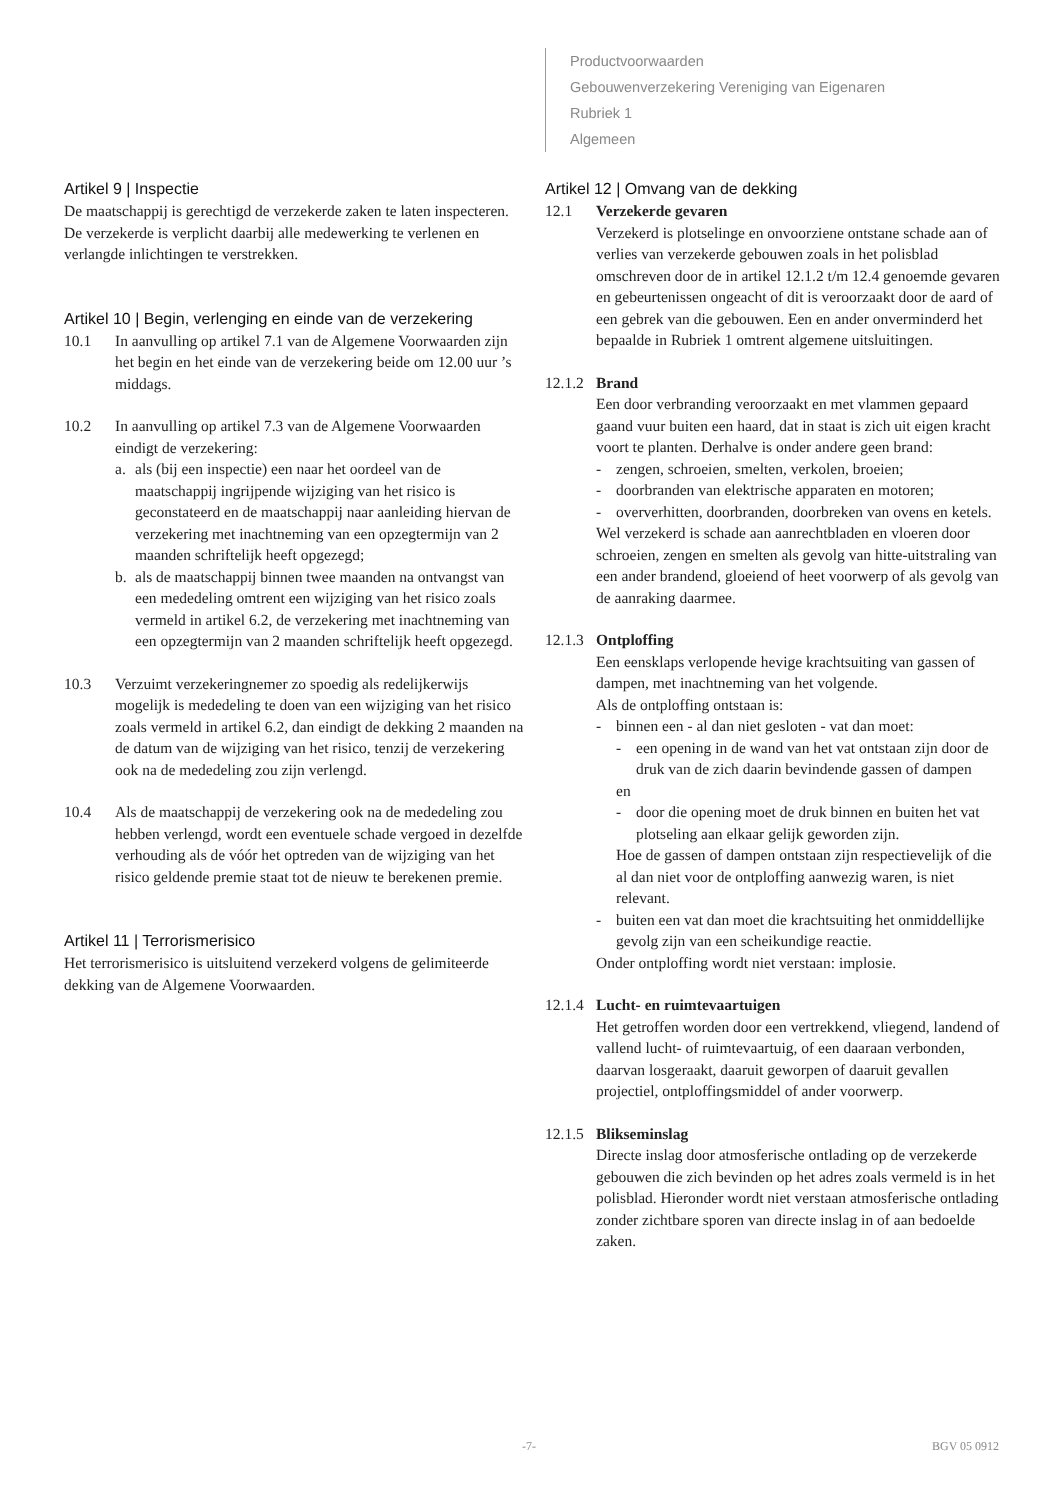Productvoorwaarden
Gebouwenverzekering Vereniging van Eigenaren
Rubriek 1
Algemeen
Artikel 9 | Inspectie
De maatschappij is gerechtigd de verzekerde zaken te laten inspecteren. De verzekerde is verplicht daarbij alle medewerking te verlenen en verlangde inlichtingen te verstrekken.
Artikel 10 | Begin, verlenging en einde van de verzekering
10.1 In aanvulling op artikel 7.1 van de Algemene Voorwaarden zijn het begin en het einde van de verzekering beide om 12.00 uur ’s middags.
10.2 In aanvulling op artikel 7.3 van de Algemene Voorwaarden eindigt de verzekering:
a. als (bij een inspectie) een naar het oordeel van de maatschappij ingrijpende wijziging van het risico is geconstateerd en de maatschappij naar aanleiding hiervan de verzekering met inachtneming van een opzegtermijn van 2 maanden schriftelijk heeft opgezegd;
b. als de maatschappij binnen twee maanden na ontvangst van een mededeling omtrent een wijziging van het risico zoals vermeld in artikel 6.2, de verzekering met inachtneming van een opzegtermijn van 2 maanden schriftelijk heeft opgezegd.
10.3 Verzuimt verzekeringnemer zo spoedig als redelijkerwijs mogelijk is mededeling te doen van een wijziging van het risico zoals vermeld in artikel 6.2, dan eindigt de dekking 2 maanden na de datum van de wijziging van het risico, tenzij de verzekering ook na de mededeling zou zijn verlengd.
10.4 Als de maatschappij de verzekering ook na de mededeling zou hebben verlengd, wordt een eventuele schade vergoed in dezelfde verhouding als de vóór het optreden van de wijziging van het risico geldende premie staat tot de nieuw te berekenen premie.
Artikel 11 | Terrorismerisico
Het terrorismerisico is uitsluitend verzekerd volgens de gelimiteerde dekking van de Algemene Voorwaarden.
Artikel 12 | Omvang van de dekking
12.1 Verzekerde gevaren
Verzekerd is plotselinge en onvoorziene ontstane schade aan of verlies van verzekerde gebouwen zoals in het polisblad omschreven door de in artikel 12.1.2 t/m 12.4 genoemde gevaren en gebeurtenissen ongeacht of dit is veroorzaakt door de aard of een gebrek van die gebouwen. Een en ander onverminderd het bepaalde in Rubriek 1 omtrent algemene uitsluitingen.
12.1.2
Brand
Een door verbranding veroorzaakt en met vlammen gepaard gaand vuur buiten een haard, dat in staat is zich uit eigen kracht voort te planten. Derhalve is onder andere geen brand:
- zengen, schroeien, smelten, verkolen, broeien;
- doorbranden van elektrische apparaten en motoren;
- oververhitten, doorbranden, doorbreken van ovens en ketels.
Wel verzekerd is schade aan aanrechtbladen en vloeren door schroeien, zengen en smelten als gevolg van hitte-uitstraling van een ander brandend, gloeiend of heet voorwerp of als gevolg van de aanraking daarmee.
12.1.3
Ontploffing
Een eensklaps verlopende hevige krachtsuiting van gassen of dampen, met inachtneming van het volgende.
Als de ontploffing ontstaan is:
- binnen een - al dan niet gesloten - vat dan moet:
- een opening in de wand van het vat ontstaan zijn door de druk van de zich daarin bevindende gassen of dampen
en
- door die opening moet de druk binnen en buiten het vat plotseling aan elkaar gelijk geworden zijn.
Hoe de gassen of dampen ontstaan zijn respectievelijk of die al dan niet voor de ontploffing aanwezig waren, is niet relevant.
- buiten een vat dan moet die krachtsuiting het onmiddellijke gevolg zijn van een scheikundige reactie.
Onder ontploffing wordt niet verstaan: implosie.
12.1.4
Lucht- en ruimtevaartuigen
Het getroffen worden door een vertrekkend, vliegend, landend of vallend lucht- of ruimtevaartuig, of een daaraan verbonden, daarvan losgeraakt, daaruit geworpen of daaruit gevallen projectiel, ontploffingsmiddel of ander voorwerp.
12.1.5
Blikseminslag
Directe inslag door atmosferische ontlading op de verzekerde gebouwen die zich bevinden op het adres zoals vermeld is in het polisblad. Hieronder wordt niet verstaan atmosferische ontlading zonder zichtbare sporen van directe inslag in of aan bedoelde zaken.
-7- BGV 05 0912